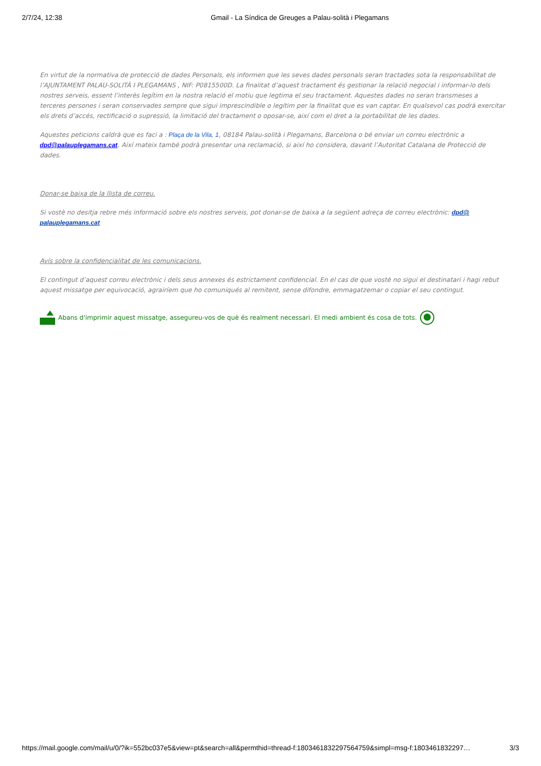2/7/24, 12:38 Gmail - La Síndica de Greuges a Palau-solità i Plegamans
En virtut de la normativa de protecció de dades Personals, els informen que les seves dades personals seran tractades sota la responsabilitat de l’AJUNTAMENT PALAU-SOLITÀ I PLEGAMANS , NIF: P0815500D. La finalitat d’aquest tractament és gestionar la relació negocial i informar-lo dels nostres serveis, essent l’interès legítim en la nostra relació el motiu que legtima el seu tractament. Aquestes dades no seran transmeses a terceres persones i seran conservades sempre que sigui imprescindible o legítim per la finalitat que es van captar. En qualsevol cas podrà exercitar els drets d’accés, rectificació o supressió, la limitació del tractament o oposar-se, així com el dret a la portabilitat de les dades.
Aquestes peticions caldrà que es faci a : Plaça de la Vila, 1, 08184 Palau-solità i Plegamans, Barcelona o bé enviar un correu electrònic a dpd@palauplegamans.cat. Així mateix també podrà presentar una reclamació, si així ho considera, davant l’Autoritat Catalana de Protecció de dades.
Donar-se baixa de la llista de correu.
Si vostè no desitja rebre més informació sobre els nostres serveis, pot donar-se de baixa a la següent adreça de correu electrònic: dpd@ palauplegamans.cat
Avís sobre la confidencialitat de les comunicacions.
El contingut d’aquest correu electrònic i dels seus annexes és estrictament confidencial. En el cas de que vostè no sigui el destinatari i hagi rebut aquest missatge per equivocació, agrairíem que ho comuniqués al remitent, sense difondre, emmagatzemar o copiar el seu contingut.
Abans d'imprimir aquest missatge, assegureu-vos de què és realment necessari. El medi ambient és cosa de tots.
https://mail.google.com/mail/u/0/?ik=552bc037e5&view=pt&search=all&permthid=thread-f:1803461832297564759&simpl=msg-f:1803461832297… 3/3